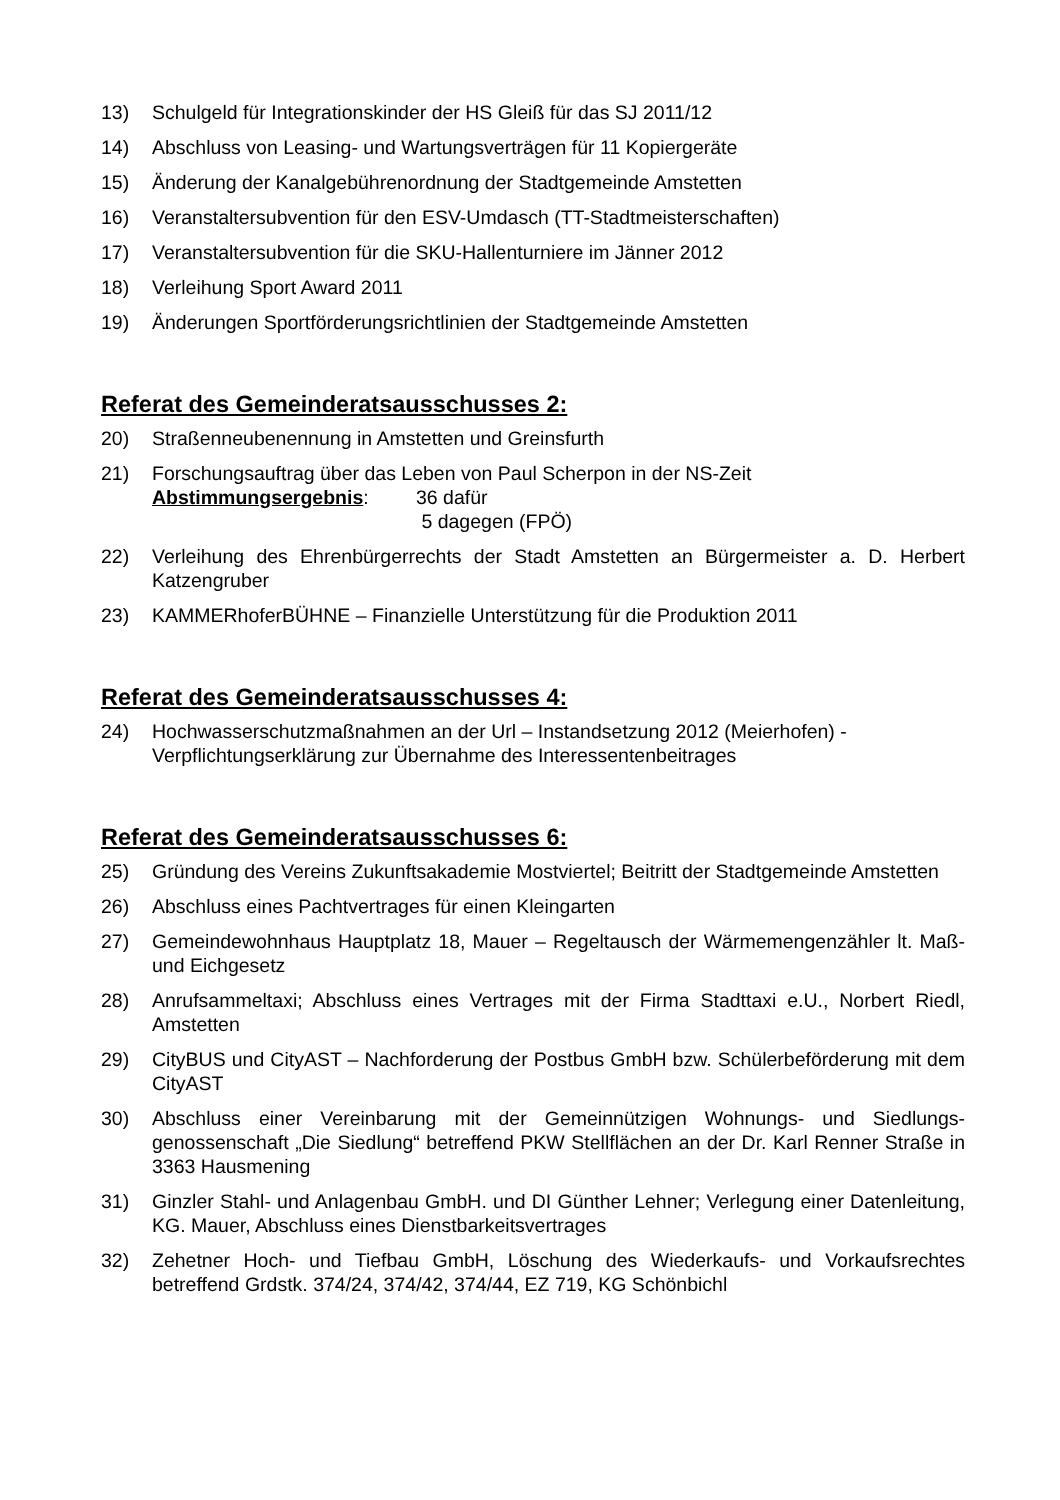13) Schulgeld für Integrationskinder der HS Gleiß für das SJ 2011/12
14) Abschluss von Leasing- und Wartungsverträgen für 11 Kopiergeräte
15) Änderung der Kanalgebührenordnung der Stadtgemeinde Amstetten
16) Veranstaltersubvention für den ESV-Umdasch (TT-Stadtmeisterschaften)
17) Veranstaltersubvention für die SKU-Hallenturniere im Jänner 2012
18) Verleihung Sport Award 2011
19) Änderungen Sportförderungsrichtlinien der Stadtgemeinde Amstetten
Referat des Gemeinderatsausschusses 2:
20) Straßenneubenennung in Amstetten und Greinsfurth
21) Forschungsauftrag über das Leben von Paul Scherpon in der NS-Zeit
Abstimmungsergebnis: 36 dafür
5 dagegen (FPÖ)
22) Verleihung des Ehrenbürgerrechts der Stadt Amstetten an Bürgermeister a. D. Herbert Katzengruber
23) KAMMERhoferBÜHNE – Finanzielle Unterstützung für die Produktion 2011
Referat des Gemeinderatsausschusses 4:
24) Hochwasserschutzmaßnahmen an der Url – Instandsetzung 2012 (Meierhofen) -
Verpflichtungserklärung zur Übernahme des Interessentenbeitrages
Referat des Gemeinderatsausschusses 6:
25) Gründung des Vereins Zukunftsakademie Mostviertel; Beitritt der Stadtgemeinde Amstetten
26) Abschluss eines Pachtvertrages für einen Kleingarten
27) Gemeindewohnhaus Hauptplatz 18, Mauer – Regeltausch der Wärmemengenzähler lt. Maß- und Eichgesetz
28) Anrufsammeltaxi; Abschluss eines Vertrages mit der Firma Stadttaxi e.U., Norbert Riedl, Amstetten
29) CityBUS und CityAST – Nachforderung der Postbus GmbH bzw. Schülerbeförderung mit dem CityAST
30) Abschluss einer Vereinbarung mit der Gemeinnützigen Wohnungs- und Siedlungs-genossenschaft „Die Siedlung“ betreffend PKW Stellflächen an der Dr. Karl Renner Straße in 3363 Hausmening
31) Ginzler Stahl- und Anlagenbau GmbH. und DI Günther Lehner; Verlegung einer Datenleitung, KG. Mauer, Abschluss eines Dienstbarkeitsvertrages
32) Zehetner Hoch- und Tiefbau GmbH, Löschung des Wiederkaufs- und Vorkaufsrechtes betreffend Grdstk. 374/24, 374/42, 374/44, EZ 719, KG Schönbichl